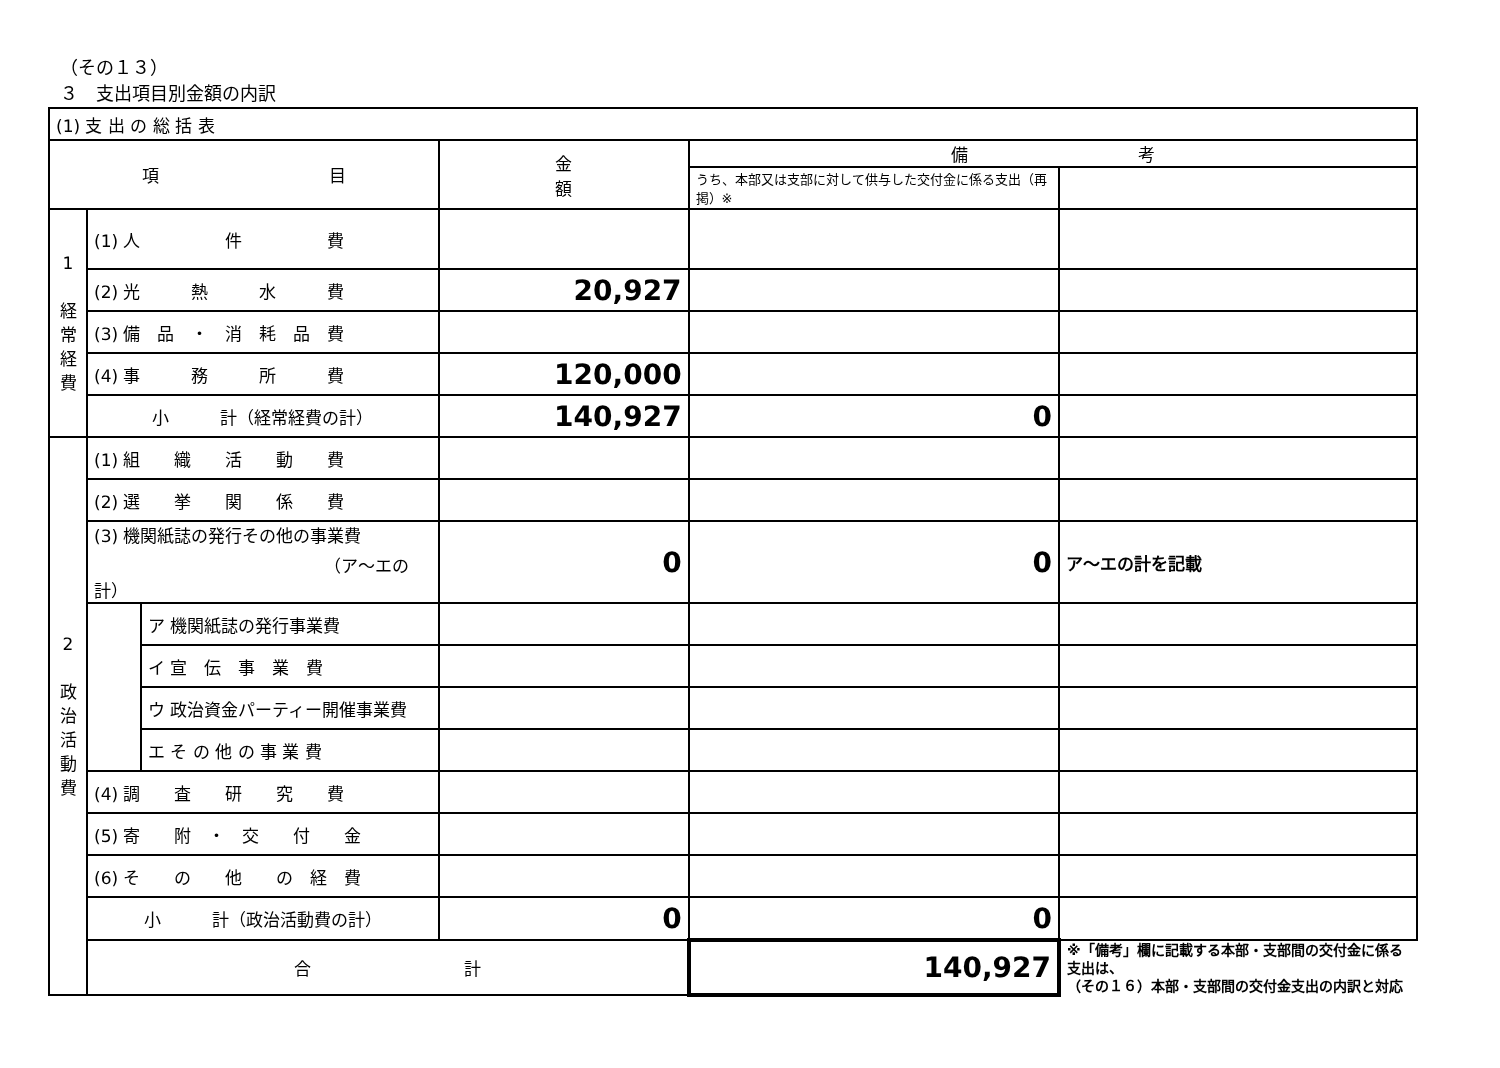（その１３）
３　支出項目別金額の内訳
| (1) 支 出 の 総 括 表 | | | | | |
| 項 目 | | | 金 額 | 備 考 | |
| | | | | うち、本部又は支部に対して供与した交付金に係る支出（再掲）※ | |
| 1 経 常 経 費 | (1) 人 件 費 | | | | |
| | (2) 光 熱 水 費 | | 20,927 | | |
| | (3) 備 品 ・ 消 耗 品 費 | | | | |
| | (4) 事 務 所 費 | | 120,000 | | |
| | 小 計（経常経費の計） | | 140,927 | 0 | |
| 2 政 治 活 動 費 | (1) 組 織 活 動 費 | | | | |
| | (2) 選 挙 関 係 費 | | | | |
| | (3) 機関紙誌の発行その他の事業費 （ア～エの計） | | 0 | 0 | ア～エの計を記載 |
| | | ア 機関紙誌の発行事業費 | | | |
| | | イ 宣 伝 事 業 費 | | | |
| | | ウ 政治資金パーティー開催事業費 | | | |
| | | エ そ の 他 の 事 業 費 | | | |
| | (4) 調 査 研 究 費 | | | | |
| | (5) 寄 附 ・ 交 付 金 | | | | |
| | (6) そ の 他 の 経 費 | | | | |
| | 小 計（政治活動費の計） | | 0 | 0 | |
| | 合 計 | | | 140,927 | ※「備考」欄に記載する本部・支部間の交付金に係る支出は、 （その１６）本部・支部間の交付金支出の内訳と対応 |